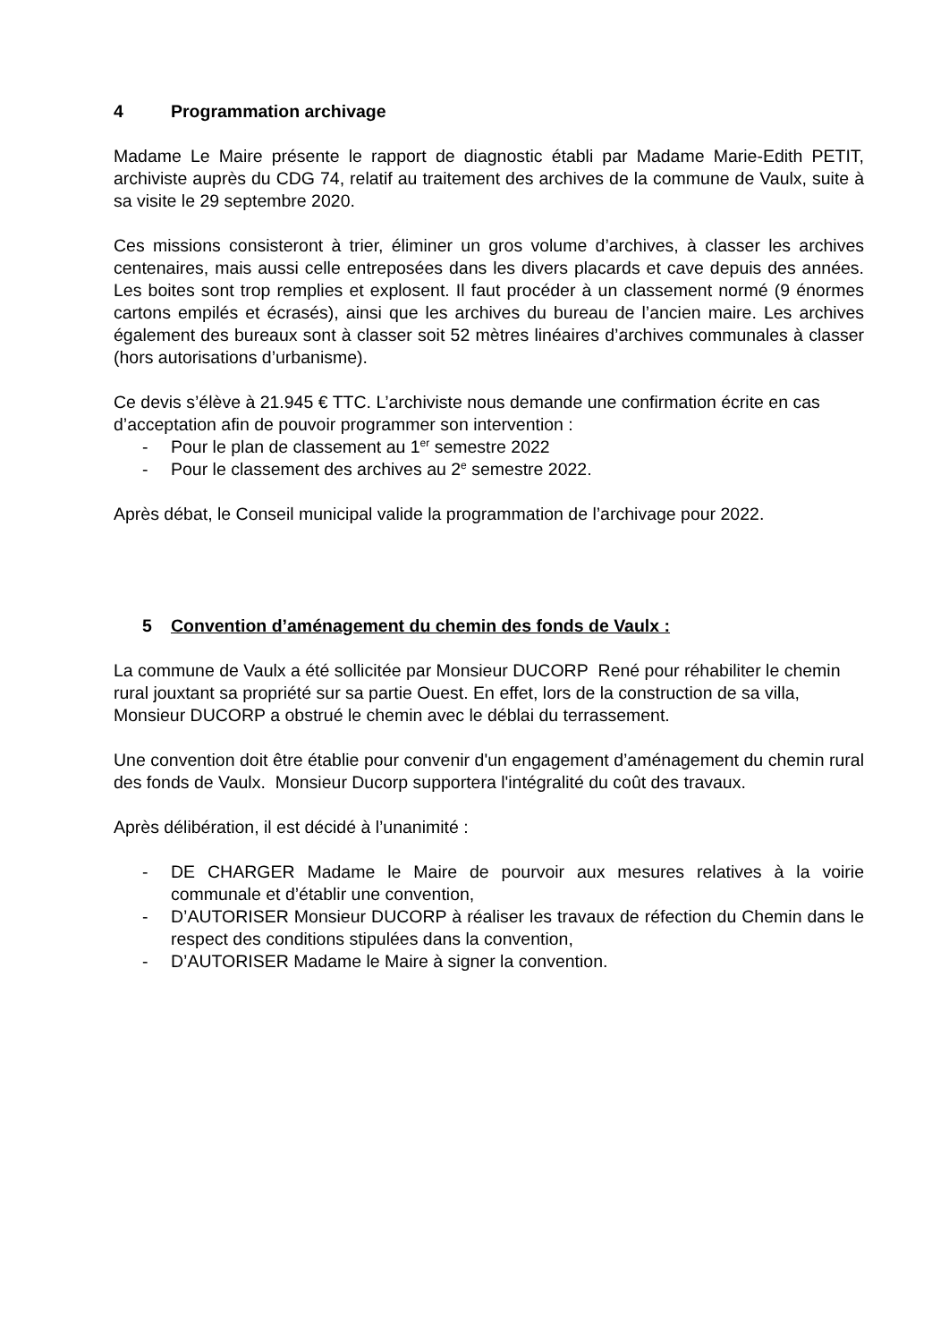4 Programmation archivage
Madame Le Maire présente le rapport de diagnostic établi par Madame Marie-Edith PETIT, archiviste auprès du CDG 74, relatif au traitement des archives de la commune de Vaulx, suite à sa visite le 29 septembre 2020.
Ces missions consisteront à trier, éliminer un gros volume d’archives, à classer les archives centenaires, mais aussi celle entreposées dans les divers placards et cave depuis des années. Les boites sont trop remplies et explosent. Il faut procéder à un classement normé (9 énormes cartons empilés et écrasés), ainsi que les archives du bureau de l’ancien maire. Les archives également des bureaux sont à classer soit 52 mètres linéaires d’archives communales à classer (hors autorisations d’urbanisme).
Ce devis s’élève à 21.945 € TTC. L’archiviste nous demande une confirmation écrite en cas d’acceptation afin de pouvoir programmer son intervention :
- Pour le plan de classement au 1<sup>er</sup> semestre 2022
- Pour le classement des archives au 2<sup>e</sup> semestre 2022.
Après débat, le Conseil municipal valide la programmation de l’archivage pour 2022.
5 Convention d’aménagement du chemin des fonds de Vaulx :
La commune de Vaulx a été sollicitée par Monsieur DUCORP René pour réhabiliter le chemin rural jouxtant sa propriété sur sa partie Ouest. En effet, lors de la construction de sa villa, Monsieur DUCORP a obstrué le chemin avec le déblai du terrassement.
Une convention doit être établie pour convenir d'un engagement d’aménagement du chemin rural des fonds de Vaulx. Monsieur Ducorp supportera l'intégralité du coût des travaux.
Après délibération, il est décidé à l’unanimité :
- DE CHARGER Madame le Maire de pourvoir aux mesures relatives à la voirie communale et d’établir une convention,
- D’AUTORISER Monsieur DUCORP à réaliser les travaux de réfection du Chemin dans le respect des conditions stipulées dans la convention,
- D’AUTORISER Madame le Maire à signer la convention.